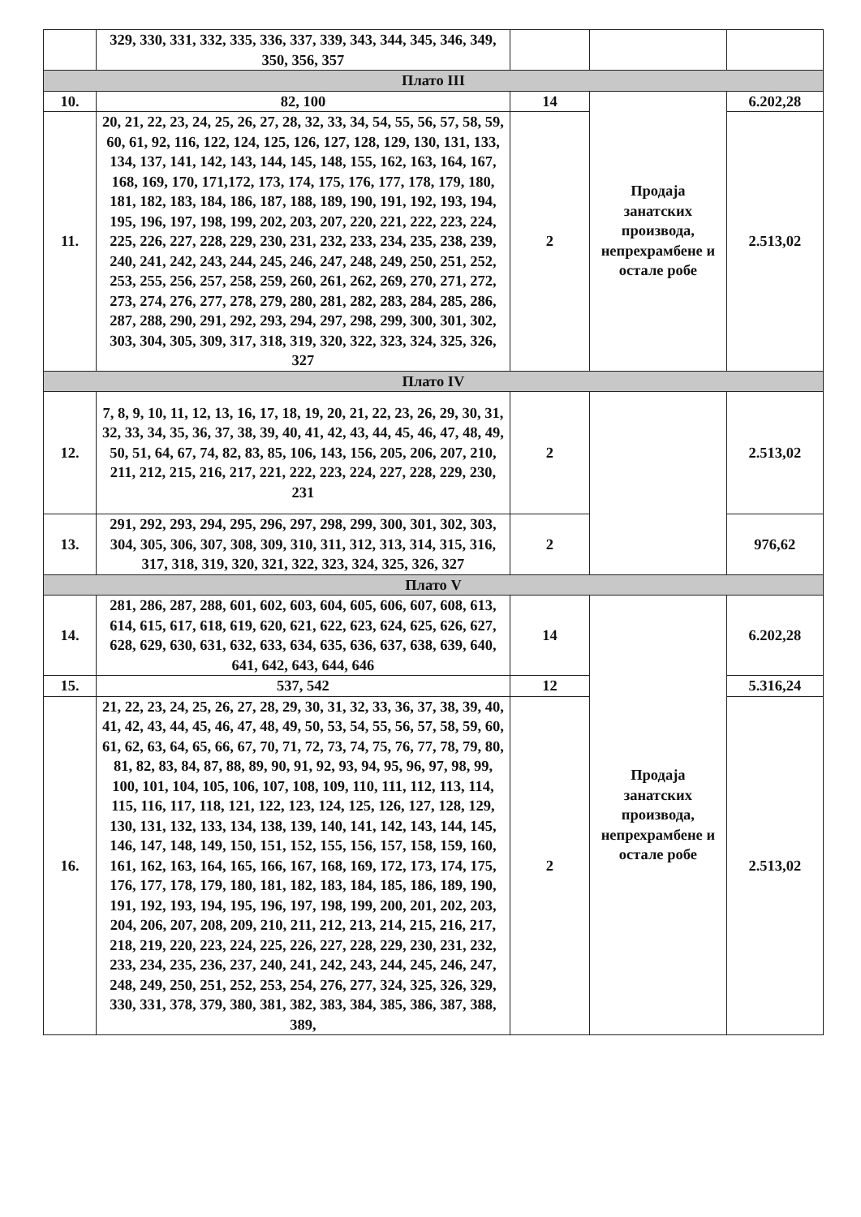| | 329, 330, 331, 332, 335, 336, 337, 339, 343, 344, 345, 346, 349, 350, 356, 357 | | | |
| Плато III | | | | |
| 10. | 82, 100 | 14 | Продаја занатских производа, непрехрамбене и остале робе | 6.202,28 |
| 11. | 20, 21, 22, 23, 24, 25, 26, 27, 28, 32, 33, 34, 54, 55, 56, 57, 58, 59, 60, 61, 92, 116, 122, 124, 125, 126, 127, 128, 129, 130, 131, 133, 134, 137, 141, 142, 143, 144, 145, 148, 155, 162, 163, 164, 167, 168, 169, 170, 171,172, 173, 174, 175, 176, 177, 178, 179, 180, 181, 182, 183, 184, 186, 187, 188, 189, 190, 191, 192, 193, 194, 195, 196, 197, 198, 199, 202, 203, 207, 220, 221, 222, 223, 224, 225, 226, 227, 228, 229, 230, 231, 232, 233, 234, 235, 238, 239, 240, 241, 242, 243, 244, 245, 246, 247, 248, 249, 250, 251, 252, 253, 255, 256, 257, 258, 259, 260, 261, 262, 269, 270, 271, 272, 273, 274, 276, 277, 278, 279, 280, 281, 282, 283, 284, 285, 286, 287, 288, 290, 291, 292, 293, 294, 297, 298, 299, 300, 301, 302, 303, 304, 305, 309, 317, 318, 319, 320, 322, 323, 324, 325, 326, 327 | 2 | | 2.513,02 |
| Плато IV | | | | |
| 12. | 7, 8, 9, 10, 11, 12, 13, 16, 17, 18, 19, 20, 21, 22, 23, 26, 29, 30, 31, 32, 33, 34, 35, 36, 37, 38, 39, 40, 41, 42, 43, 44, 45, 46, 47, 48, 49, 50, 51, 64, 67, 74, 82, 83, 85, 106, 143, 156, 205, 206, 207, 210, 211, 212, 215, 216, 217, 221, 222, 223, 224, 227, 228, 229, 230, 231 | 2 | | 2.513,02 |
| 13. | 291, 292, 293, 294, 295, 296, 297, 298, 299, 300, 301, 302, 303, 304, 305, 306, 307, 308, 309, 310, 311, 312, 313, 314, 315, 316, 317, 318, 319, 320, 321, 322, 323, 324, 325, 326, 327 | 2 | | 976,62 |
| Плато V | | | | |
| 14. | 281, 286, 287, 288, 601, 602, 603, 604, 605, 606, 607, 608, 613, 614, 615, 617, 618, 619, 620, 621, 622, 623, 624, 625, 626, 627, 628, 629, 630, 631, 632, 633, 634, 635, 636, 637, 638, 639, 640, 641, 642, 643, 644, 646 | 14 | Продаја занатских производа, непрехрамбене и остале робе | 6.202,28 |
| 15. | 537, 542 | 12 | | 5.316,24 |
| 16. | 21, 22, 23, 24, 25, 26, 27, 28, 29, 30, 31, 32, 33, 36, 37, 38, 39, 40, 41, 42, 43, 44, 45, 46, 47, 48, 49, 50, 53, 54, 55, 56, 57, 58, 59, 60, 61, 62, 63, 64, 65, 66, 67, 70, 71, 72, 73, 74, 75, 76, 77, 78, 79, 80, 81, 82, 83, 84, 87, 88, 89, 90, 91, 92, 93, 94, 95, 96, 97, 98, 99, 100, 101, 104, 105, 106, 107, 108, 109, 110, 111, 112, 113, 114, 115, 116, 117, 118, 121, 122, 123, 124, 125, 126, 127, 128, 129, 130, 131, 132, 133, 134, 138, 139, 140, 141, 142, 143, 144, 145, 146, 147, 148, 149, 150, 151, 152, 155, 156, 157, 158, 159, 160, 161, 162, 163, 164, 165, 166, 167, 168, 169, 172, 173, 174, 175, 176, 177, 178, 179, 180, 181, 182, 183, 184, 185, 186, 189, 190, 191, 192, 193, 194, 195, 196, 197, 198, 199, 200, 201, 202, 203, 204, 206, 207, 208, 209, 210, 211, 212, 213, 214, 215, 216, 217, 218, 219, 220, 223, 224, 225, 226, 227, 228, 229, 230, 231, 232, 233, 234, 235, 236, 237, 240, 241, 242, 243, 244, 245, 246, 247, 248, 249, 250, 251, 252, 253, 254, 276, 277, 324, 325, 326, 329, 330, 331, 378, 379, 380, 381, 382, 383, 384, 385, 386, 387, 388, 389, | 2 | | 2.513,02 |